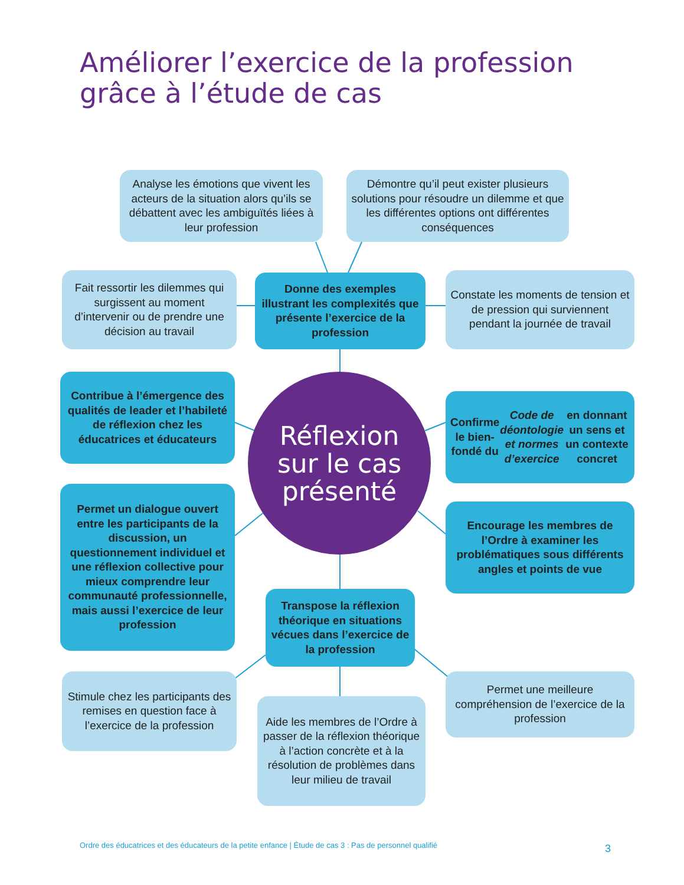Améliorer l’exercice de la profession
grâce à l’étude de cas
Analyse les émotions que vivent les acteurs de la situation alors qu’ils se débattent avec les ambiguïtés liées à leur profession
Démontre qu’il peut exister plusieurs solutions pour résoudre un dilemme et que les différentes options ont différentes conséquences
Fait ressortir les dilemmes qui surgissent au moment d’intervenir ou de prendre une décision au travail
Donne des exemples illustrant les complexités que présente l’exercice de la profession
Constate les moments de tension et de pression qui surviennent pendant la journée de travail
Contribue à l’émergence des qualités de leader et l’habileté de réflexion chez les éducatrices et éducateurs
Réflexion
sur le cas
présenté
Confirme le bien-fondé du Code de déontologie et normes d’exercice en donnant un sens et un contexte concret
Permet un dialogue ouvert entre les participants de la discussion, un questionnement individuel et une réflexion collective pour mieux comprendre leur communauté professionnelle, mais aussi l’exercice de leur profession
Encourage les membres de l’Ordre à examiner les problématiques sous différents angles et points de vue
Transpose la réflexion théorique en situations vécues dans l’exercice de la profession
Stimule chez les participants des remises en question face à l’exercice de la profession
Aide les membres de l’Ordre à passer de la réflexion théorique à l’action concrète et à la résolution de problèmes dans leur milieu de travail
Permet une meilleure compréhension de l’exercice de la profession
Ordre des éducatrices et des éducateurs de la petite enfance | Étude de cas 3 : Pas de personnel qualifié
3